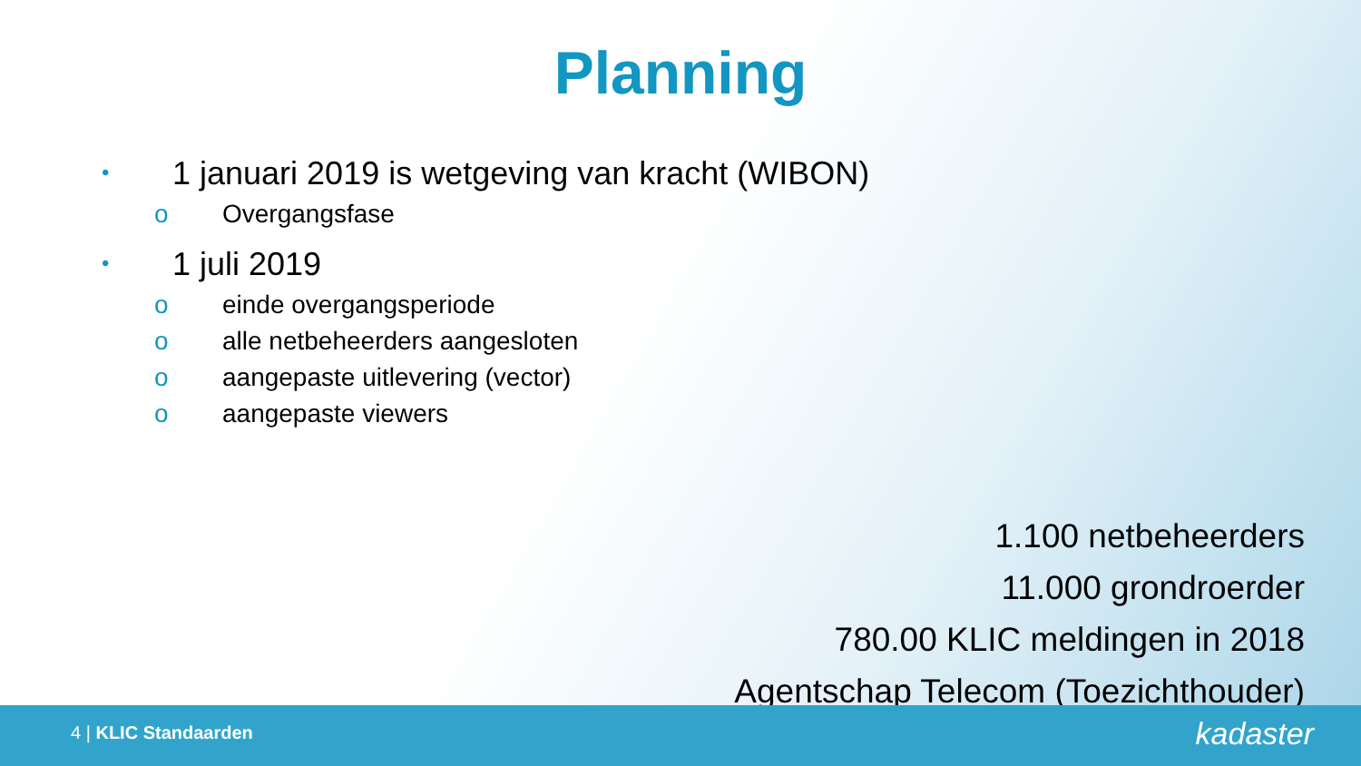Planning
• 1 januari 2019 is wetgeving van kracht (WIBON)
o Overgangsfase
• 1 juli 2019
o einde overgangsperiode
o alle netbeheerders aangesloten
o aangepaste uitlevering (vector)
o aangepaste viewers
1.100 netbeheerders
11.000 grondroerder
780.00 KLIC meldingen in 2018
Agentschap Telecom (Toezichthouder)
4 | KLIC Standaarden kadaster